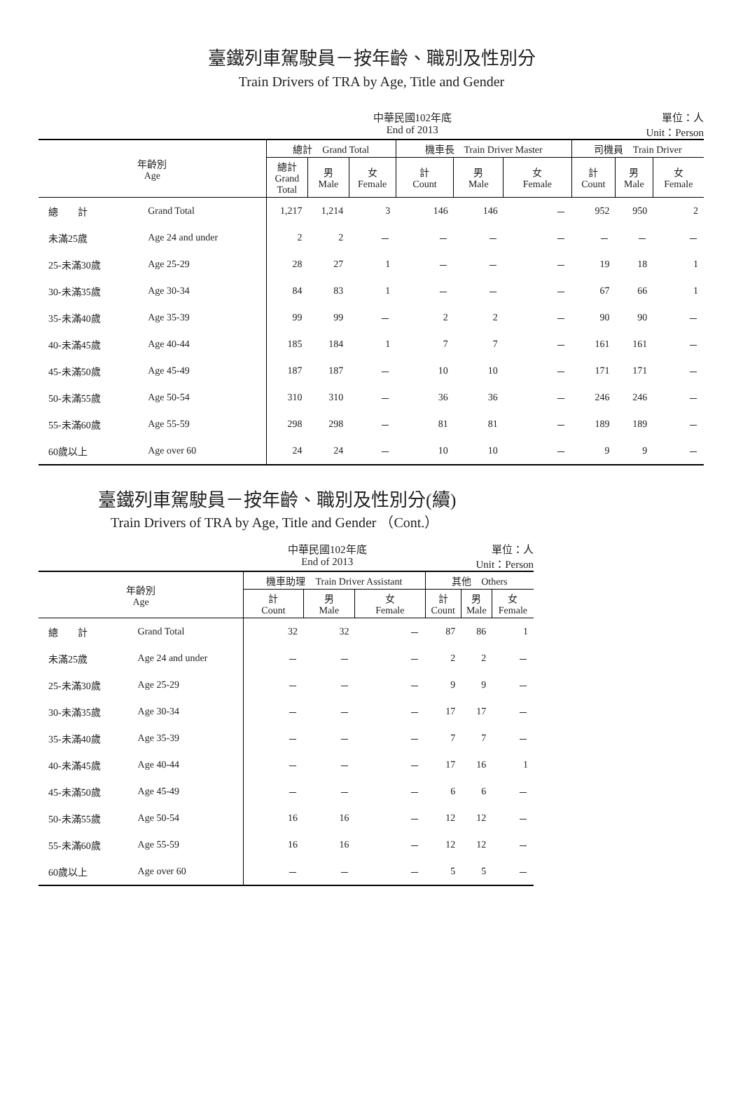臺鐵列車駕駛員－按年齡、職別及性別分
Train Drivers of TRA by Age, Title and Gender
中華民國102年底
End of 2013 單位：人
Unit：Person
| 年齡別 Age | | 總計 Grand Total | | | 機車長 Train Driver Master | | | 司機員 Train Driver | | |
| --- | --- | --- | --- | --- | --- | --- | --- | --- | --- | --- |
| | | 總計 Grand Total | 男 Male | 女 Female | 計 Count | 男 Male | 女 Female | 計 Count | 男 Male | 女 Female |
| 總 計 | Grand Total | 1,217 | 1,214 | 3 | 146 | 146 | － | 952 | 950 | 2 |
| 未滿25歲 | Age 24 and under | 2 | 2 | － | － | － | － | － | － | － |
| 25-未滿30歲 | Age 25-29 | 28 | 27 | 1 | － | － | － | 19 | 18 | 1 |
| 30-未滿35歲 | Age 30-34 | 84 | 83 | 1 | － | － | － | 67 | 66 | 1 |
| 35-未滿40歲 | Age 35-39 | 99 | 99 | － | 2 | 2 | － | 90 | 90 | － |
| 40-未滿45歲 | Age 40-44 | 185 | 184 | 1 | 7 | 7 | － | 161 | 161 | － |
| 45-未滿50歲 | Age 45-49 | 187 | 187 | － | 10 | 10 | － | 171 | 171 | － |
| 50-未滿55歲 | Age 50-54 | 310 | 310 | － | 36 | 36 | － | 246 | 246 | － |
| 55-未滿60歲 | Age 55-59 | 298 | 298 | － | 81 | 81 | － | 189 | 189 | － |
| 60歲以上 | Age over 60 | 24 | 24 | － | 10 | 10 | － | 9 | 9 | － |
臺鐵列車駕駛員－按年齡、職別及性別分(續)
Train Drivers of TRA by Age, Title and Gender （Cont.）
中華民國102年底
End of 2013 單位：人
Unit：Person
| 年齡別 Age | | 機車助理 Train Driver Assistant | | | 其他 Others | | |
| --- | --- | --- | --- | --- | --- | --- | --- |
| | | 計 Count | 男 Male | 女 Female | 計 Count | 男 Male | 女 Female |
| 總 計 | Grand Total | 32 | 32 | － | 87 | 86 | 1 |
| 未滿25歲 | Age 24 and under | － | － | － | 2 | 2 | － |
| 25-未滿30歲 | Age 25-29 | － | － | － | 9 | 9 | － |
| 30-未滿35歲 | Age 30-34 | － | － | － | 17 | 17 | － |
| 35-未滿40歲 | Age 35-39 | － | － | － | 7 | 7 | － |
| 40-未滿45歲 | Age 40-44 | － | － | － | 17 | 16 | 1 |
| 45-未滿50歲 | Age 45-49 | － | － | － | 6 | 6 | － |
| 50-未滿55歲 | Age 50-54 | 16 | 16 | － | 12 | 12 | － |
| 55-未滿60歲 | Age 55-59 | 16 | 16 | － | 12 | 12 | － |
| 60歲以上 | Age over 60 | － | － | － | 5 | 5 | － |